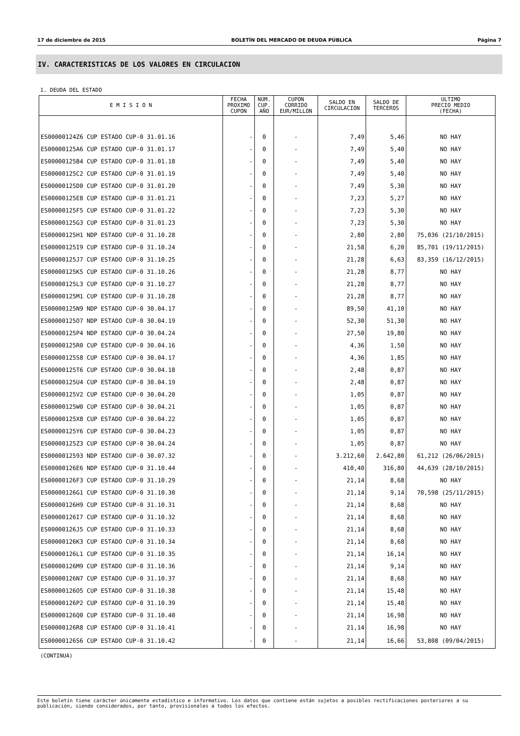17 de diciembre de 2015 BOLETÍN DEL MERCADO DE DEUDA PÚBLICA Página 7
IV. CARACTERISTICAS DE LOS VALORES EN CIRCULACION
1. DEUDA DEL ESTADO
| E M I S I O N | FECHA PROXIMO CUPON | NUM. CUP. AÑO | CUPON CORRIDO EUR/MILLON | SALDO EN CIRCULACION | SALDO DE TERCEROS | ULTIMO PRECIO MEDIO (FECHA) |
| --- | --- | --- | --- | --- | --- | --- |
| ES00000124Z6 CUP ESTADO CUP-0 31.01.16 | - | 0 | - | 7,49 | 5,46 | NO HAY |
| ES00000125A6 CUP ESTADO CUP-0 31.01.17 | - | 0 | - | 7,49 | 5,40 | NO HAY |
| ES00000125B4 CUP ESTADO CUP-0 31.01.18 | - | 0 | - | 7,49 | 5,40 | NO HAY |
| ES00000125C2 CUP ESTADO CUP-0 31.01.19 | - | 0 | - | 7,49 | 5,40 | NO HAY |
| ES00000125D0 CUP ESTADO CUP-0 31.01.20 | - | 0 | - | 7,49 | 5,30 | NO HAY |
| ES00000125E8 CUP ESTADO CUP-0 31.01.21 | - | 0 | - | 7,23 | 5,27 | NO HAY |
| ES00000125F5 CUP ESTADO CUP-0 31.01.22 | - | 0 | - | 7,23 | 5,30 | NO HAY |
| ES00000125G3 CUP ESTADO CUP-0 31.01.23 | - | 0 | - | 7,23 | 5,30 | NO HAY |
| ES00000125H1 NDP ESTADO CUP-0 31.10.28 | - | 0 | - | 2,80 | 2,80 | 75,036 (21/10/2015) |
| ES00000125I9 CUP ESTADO CUP-0 31.10.24 | - | 0 | - | 21,58 | 6,20 | 85,701 (19/11/2015) |
| ES00000125J7 CUP ESTADO CUP-0 31.10.25 | - | 0 | - | 21,28 | 6,63 | 83,359 (16/12/2015) |
| ES00000125K5 CUP ESTADO CUP-0 31.10.26 | - | 0 | - | 21,28 | 8,77 | NO HAY |
| ES00000125L3 CUP ESTADO CUP-0 31.10.27 | - | 0 | - | 21,28 | 8,77 | NO HAY |
| ES00000125M1 CUP ESTADO CUP-0 31.10.28 | - | 0 | - | 21,28 | 8,77 | NO HAY |
| ES00000125N9 NDP ESTADO CUP-0 30.04.17 | - | 0 | - | 89,50 | 41,10 | NO HAY |
| ES00000125O7 NDP ESTADO CUP-0 30.04.19 | - | 0 | - | 52,30 | 51,30 | NO HAY |
| ES00000125P4 NDP ESTADO CUP-0 30.04.24 | - | 0 | - | 27,50 | 19,80 | NO HAY |
| ES00000125R0 CUP ESTADO CUP-0 30.04.16 | - | 0 | - | 4,36 | 1,50 | NO HAY |
| ES00000125S8 CUP ESTADO CUP-0 30.04.17 | - | 0 | - | 4,36 | 1,85 | NO HAY |
| ES00000125T6 CUP ESTADO CUP-0 30.04.18 | - | 0 | - | 2,48 | 0,87 | NO HAY |
| ES00000125U4 CUP ESTADO CUP-0 30.04.19 | - | 0 | - | 2,48 | 0,87 | NO HAY |
| ES00000125V2 CUP ESTADO CUP-0 30.04.20 | - | 0 | - | 1,05 | 0,87 | NO HAY |
| ES00000125W0 CUP ESTADO CUP-0 30.04.21 | - | 0 | - | 1,05 | 0,87 | NO HAY |
| ES00000125X8 CUP ESTADO CUP-0 30.04.22 | - | 0 | - | 1,05 | 0,87 | NO HAY |
| ES00000125Y6 CUP ESTADO CUP-0 30.04.23 | - | 0 | - | 1,05 | 0,87 | NO HAY |
| ES00000125Z3 CUP ESTADO CUP-0 30.04.24 | - | 0 | - | 1,05 | 0,87 | NO HAY |
| ES0000012593 NDP ESTADO CUP-0 30.07.32 | - | 0 | - | 3.212,60 | 2.642,80 | 61,212 (26/06/2015) |
| ES00000126E6 NDP ESTADO CUP-0 31.10.44 | - | 0 | - | 410,40 | 316,80 | 44,639 (28/10/2015) |
| ES00000126F3 CUP ESTADO CUP-0 31.10.29 | - | 0 | - | 21,14 | 8,68 | NO HAY |
| ES00000126G1 CUP ESTADO CUP-0 31.10.30 | - | 0 | - | 21,14 | 9,14 | 70,598 (25/11/2015) |
| ES00000126H9 CUP ESTADO CUP-0 31.10.31 | - | 0 | - | 21,14 | 8,68 | NO HAY |
| ES00000126I7 CUP ESTADO CUP-0 31.10.32 | - | 0 | - | 21,14 | 8,68 | NO HAY |
| ES00000126J5 CUP ESTADO CUP-0 31.10.33 | - | 0 | - | 21,14 | 8,68 | NO HAY |
| ES00000126K3 CUP ESTADO CUP-0 31.10.34 | - | 0 | - | 21,14 | 8,68 | NO HAY |
| ES00000126L1 CUP ESTADO CUP-0 31.10.35 | - | 0 | - | 21,14 | 16,14 | NO HAY |
| ES00000126M9 CUP ESTADO CUP-0 31.10.36 | - | 0 | - | 21,14 | 9,14 | NO HAY |
| ES00000126N7 CUP ESTADO CUP-0 31.10.37 | - | 0 | - | 21,14 | 8,68 | NO HAY |
| ES00000126O5 CUP ESTADO CUP-0 31.10.38 | - | 0 | - | 21,14 | 15,48 | NO HAY |
| ES00000126P2 CUP ESTADO CUP-0 31.10.39 | - | 0 | - | 21,14 | 15,48 | NO HAY |
| ES00000126Q0 CUP ESTADO CUP-0 31.10.40 | - | 0 | - | 21,14 | 16,98 | NO HAY |
| ES00000126R8 CUP ESTADO CUP-0 31.10.41 | - | 0 | - | 21,14 | 16,98 | NO HAY |
| ES00000126S6 CUP ESTADO CUP-0 31.10.42 | - | 0 | - | 21,14 | 16,66 | 53,808 (09/04/2015) |
(CONTINUA)
Este boletín tiene carácter únicamente estadístico e informativo. Los datos que contiene están sujetos a posibles rectificaciones posteriores a su publicación, siendo considerados, por tanto, provisionales a todos los efectos.